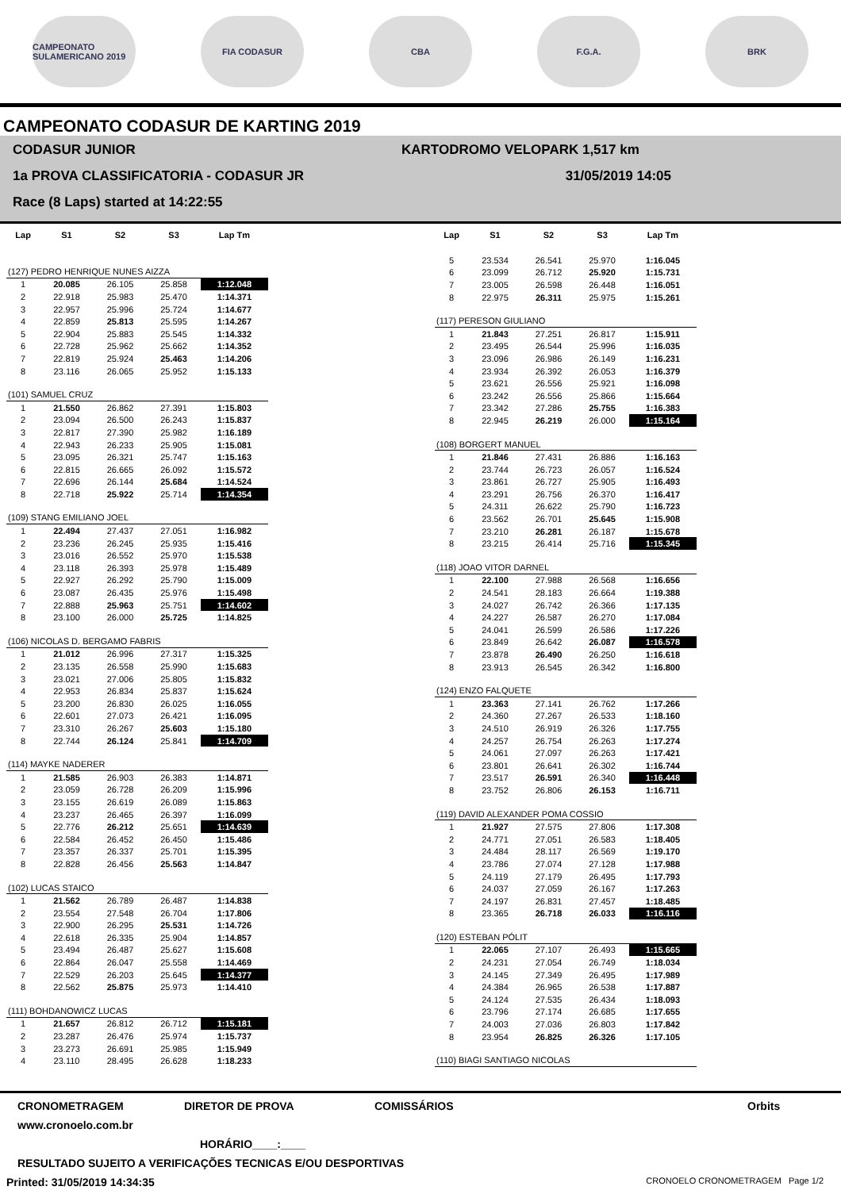CAMPEONATO SULAMERICANO 2019
FIA CODASUR CBA F.G.A. BRK
CAMPEONATO CODASUR DE KARTING 2019
CODASUR JUNIOR
1a PROVA CLASSIFICATORIA - CODASUR JR
Race (8 Laps) started at 14:22:55
KARTODROMO VELOPARK 1,517 km
31/05/2019 14:05
| Lap | S1 | S2 | S3 | Lap Tm |
| --- | --- | --- | --- | --- |
| (127) PEDRO HENRIQUE NUNES AIZZA | | | | |
| 1 | 20.085 | 26.105 | 25.858 | 1:12.048 |
| 2 | 22.918 | 25.983 | 25.470 | 1:14.371 |
| 3 | 22.957 | 25.996 | 25.724 | 1:14.677 |
| 4 | 22.859 | 25.813 | 25.595 | 1:14.267 |
| 5 | 22.904 | 25.883 | 25.545 | 1:14.332 |
| 6 | 22.728 | 25.962 | 25.662 | 1:14.352 |
| 7 | 22.819 | 25.924 | 25.463 | 1:14.206 |
| 8 | 23.116 | 26.065 | 25.952 | 1:15.133 |
| (101) SAMUEL CRUZ | | | | |
| 1 | 21.550 | 26.862 | 27.391 | 1:15.803 |
| 2 | 23.094 | 26.500 | 26.243 | 1:15.837 |
| 3 | 22.817 | 27.390 | 25.982 | 1:16.189 |
| 4 | 22.943 | 26.233 | 25.905 | 1:15.081 |
| 5 | 23.095 | 26.321 | 25.747 | 1:15.163 |
| 6 | 22.815 | 26.665 | 26.092 | 1:15.572 |
| 7 | 22.696 | 26.144 | 25.684 | 1:14.524 |
| 8 | 22.718 | 25.922 | 25.714 | 1:14.354 |
| (109) STANG EMILIANO JOEL | | | | |
| 1 | 22.494 | 27.437 | 27.051 | 1:16.982 |
| 2 | 23.236 | 26.245 | 25.935 | 1:15.416 |
| 3 | 23.016 | 26.552 | 25.970 | 1:15.538 |
| 4 | 23.118 | 26.393 | 25.978 | 1:15.489 |
| 5 | 22.927 | 26.292 | 25.790 | 1:15.009 |
| 6 | 23.087 | 26.435 | 25.976 | 1:15.498 |
| 7 | 22.888 | 25.963 | 25.751 | 1:14.602 |
| 8 | 23.100 | 26.000 | 25.725 | 1:14.825 |
| (106) NICOLAS D. BERGAMO FABRIS | | | | |
| 1 | 21.012 | 26.996 | 27.317 | 1:15.325 |
| 2 | 23.135 | 26.558 | 25.990 | 1:15.683 |
| 3 | 23.021 | 27.006 | 25.805 | 1:15.832 |
| 4 | 22.953 | 26.834 | 25.837 | 1:15.624 |
| 5 | 23.200 | 26.830 | 26.025 | 1:16.055 |
| 6 | 22.601 | 27.073 | 26.421 | 1:16.095 |
| 7 | 23.310 | 26.267 | 25.603 | 1:15.180 |
| 8 | 22.744 | 26.124 | 25.841 | 1:14.709 |
| (114) MAYKE NADERER | | | | |
| 1 | 21.585 | 26.903 | 26.383 | 1:14.871 |
| 2 | 23.059 | 26.728 | 26.209 | 1:15.996 |
| 3 | 23.155 | 26.619 | 26.089 | 1:15.863 |
| 4 | 23.237 | 26.465 | 26.397 | 1:16.099 |
| 5 | 22.776 | 26.212 | 25.651 | 1:14.639 |
| 6 | 22.584 | 26.452 | 26.450 | 1:15.486 |
| 7 | 23.357 | 26.337 | 25.701 | 1:15.395 |
| 8 | 22.828 | 26.456 | 25.563 | 1:14.847 |
| (102) LUCAS STAICO | | | | |
| 1 | 21.562 | 26.789 | 26.487 | 1:14.838 |
| 2 | 23.554 | 27.548 | 26.704 | 1:17.806 |
| 3 | 22.900 | 26.295 | 25.531 | 1:14.726 |
| 4 | 22.618 | 26.335 | 25.904 | 1:14.857 |
| 5 | 23.494 | 26.487 | 25.627 | 1:15.608 |
| 6 | 22.864 | 26.047 | 25.558 | 1:14.469 |
| 7 | 22.529 | 26.203 | 25.645 | 1:14.377 |
| 8 | 22.562 | 25.875 | 25.973 | 1:14.410 |
| (111) BOHDANOWICZ LUCAS | | | | |
| 1 | 21.657 | 26.812 | 26.712 | 1:15.181 |
| 2 | 23.287 | 26.476 | 25.974 | 1:15.737 |
| 3 | 23.273 | 26.691 | 25.985 | 1:15.949 |
| 4 | 23.110 | 28.495 | 26.628 | 1:18.233 |
| Lap | S1 | S2 | S3 | Lap Tm |
| --- | --- | --- | --- | --- |
| 5 | 23.534 | 26.541 | 25.970 | 1:16.045 |
| 6 | 23.099 | 26.712 | 25.920 | 1:15.731 |
| 7 | 23.005 | 26.598 | 26.448 | 1:16.051 |
| 8 | 22.975 | 26.311 | 25.975 | 1:15.261 |
| (117) PERESON GIULIANO | | | | |
| 1 | 21.843 | 27.251 | 26.817 | 1:15.911 |
| 2 | 23.495 | 26.544 | 25.996 | 1:16.035 |
| 3 | 23.096 | 26.986 | 26.149 | 1:16.231 |
| 4 | 23.934 | 26.392 | 26.053 | 1:16.379 |
| 5 | 23.621 | 26.556 | 25.921 | 1:16.098 |
| 6 | 23.242 | 26.556 | 25.866 | 1:15.664 |
| 7 | 23.342 | 27.286 | 25.755 | 1:16.383 |
| 8 | 22.945 | 26.219 | 26.000 | 1:15.164 |
| (108) BORGERT MANUEL | | | | |
| 1 | 21.846 | 27.431 | 26.886 | 1:16.163 |
| 2 | 23.744 | 26.723 | 26.057 | 1:16.524 |
| 3 | 23.861 | 26.727 | 25.905 | 1:16.493 |
| 4 | 23.291 | 26.756 | 26.370 | 1:16.417 |
| 5 | 24.311 | 26.622 | 25.790 | 1:16.723 |
| 6 | 23.562 | 26.701 | 25.645 | 1:15.908 |
| 7 | 23.210 | 26.281 | 26.187 | 1:15.678 |
| 8 | 23.215 | 26.414 | 25.716 | 1:15.345 |
| (118) JOAO VITOR DARNEL | | | | |
| 1 | 22.100 | 27.988 | 26.568 | 1:16.656 |
| 2 | 24.541 | 28.183 | 26.664 | 1:19.388 |
| 3 | 24.027 | 26.742 | 26.366 | 1:17.135 |
| 4 | 24.227 | 26.587 | 26.270 | 1:17.084 |
| 5 | 24.041 | 26.599 | 26.586 | 1:17.226 |
| 6 | 23.849 | 26.642 | 26.087 | 1:16.578 |
| 7 | 23.878 | 26.490 | 26.250 | 1:16.618 |
| 8 | 23.913 | 26.545 | 26.342 | 1:16.800 |
| (124) ENZO FALQUETE | | | | |
| 1 | 23.363 | 27.141 | 26.762 | 1:17.266 |
| 2 | 24.360 | 27.267 | 26.533 | 1:18.160 |
| 3 | 24.510 | 26.919 | 26.326 | 1:17.755 |
| 4 | 24.257 | 26.754 | 26.263 | 1:17.274 |
| 5 | 24.061 | 27.097 | 26.263 | 1:17.421 |
| 6 | 23.801 | 26.641 | 26.302 | 1:16.744 |
| 7 | 23.517 | 26.591 | 26.340 | 1:16.448 |
| 8 | 23.752 | 26.806 | 26.153 | 1:16.711 |
| (119) DAVID ALEXANDER POMA COSSIO | | | | |
| 1 | 21.927 | 27.575 | 27.806 | 1:17.308 |
| 2 | 24.771 | 27.051 | 26.583 | 1:18.405 |
| 3 | 24.484 | 28.117 | 26.569 | 1:19.170 |
| 4 | 23.786 | 27.074 | 27.128 | 1:17.988 |
| 5 | 24.119 | 27.179 | 26.495 | 1:17.793 |
| 6 | 24.037 | 27.059 | 26.167 | 1:17.263 |
| 7 | 24.197 | 26.831 | 27.457 | 1:18.485 |
| 8 | 23.365 | 26.718 | 26.033 | 1:16.116 |
| (120) ESTEBAN PÓLIT | | | | |
| 1 | 22.065 | 27.107 | 26.493 | 1:15.665 |
| 2 | 24.231 | 27.054 | 26.749 | 1:18.034 |
| 3 | 24.145 | 27.349 | 26.495 | 1:17.989 |
| 4 | 24.384 | 26.965 | 26.538 | 1:17.887 |
| 5 | 24.124 | 27.535 | 26.434 | 1:18.093 |
| 6 | 23.796 | 27.174 | 26.685 | 1:17.655 |
| 7 | 24.003 | 27.036 | 26.803 | 1:17.842 |
| 8 | 23.954 | 26.825 | 26.326 | 1:17.105 |
| (110) BIAGI SANTIAGO NICOLAS | | | | |
CRONOMETRAGEM DIRETOR DE PROVA COMISSÁRIOS Orbits
www.cronoelo.com.br
HORÁRIO____:____
RESULTADO SUJEITO A VERIFICAÇÕES TECNICAS E/OU DESPORTIVAS
Printed: 31/05/2019 14:34:35 CRONOELO CRONOMETRAGEM Page 1/2